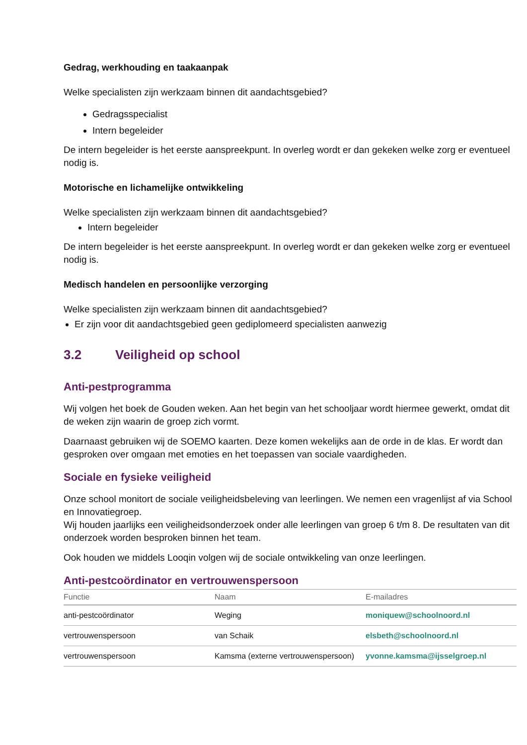Gedrag, werkhouding en taakaanpak
Welke specialisten zijn werkzaam binnen dit aandachtsgebied?
Gedragsspecialist
Intern begeleider
De intern begeleider is het eerste aanspreekpunt. In overleg wordt er dan gekeken welke zorg er eventueel nodig is.
Motorische en lichamelijke ontwikkeling
Welke specialisten zijn werkzaam binnen dit aandachtsgebied?
Intern begeleider
De intern begeleider is het eerste aanspreekpunt. In overleg wordt er dan gekeken welke zorg er eventueel nodig is.
Medisch handelen en persoonlijke verzorging
Welke specialisten zijn werkzaam binnen dit aandachtsgebied?
Er zijn voor dit aandachtsgebied geen gediplomeerd specialisten aanwezig
3.2 Veiligheid op school
Anti-pestprogramma
Wij volgen het boek de Gouden weken. Aan het begin van het schooljaar wordt hiermee gewerkt, omdat dit de weken zijn waarin de groep zich vormt.
Daarnaast gebruiken wij de SOEMO kaarten. Deze komen wekelijks aan de orde in de klas. Er wordt dan gesproken over omgaan met emoties en het toepassen van sociale vaardigheden.
Sociale en fysieke veiligheid
Onze school monitort de sociale veiligheidsbeleving van leerlingen. We nemen een vragenlijst af via School en Innovatiegroep.
Wij houden jaarlijks een veiligheidsonderzoek onder alle leerlingen van groep 6 t/m 8. De resultaten van dit onderzoek worden besproken binnen het team.
Ook houden we middels Looqin volgen wij de sociale ontwikkeling van onze leerlingen.
Anti-pestcoördinator en vertrouwenspersoon
| Functie | Naam | E-mailadres |
| --- | --- | --- |
| anti-pestcoördinator | Weging | moniquew@schoolnoord.nl |
| vertrouwenspersoon | van Schaik | elsbeth@schoolnoord.nl |
| vertrouwenspersoon | Kamsma (externe vertrouwenspersoon) | yvonne.kamsma@ijsselgroep.nl |